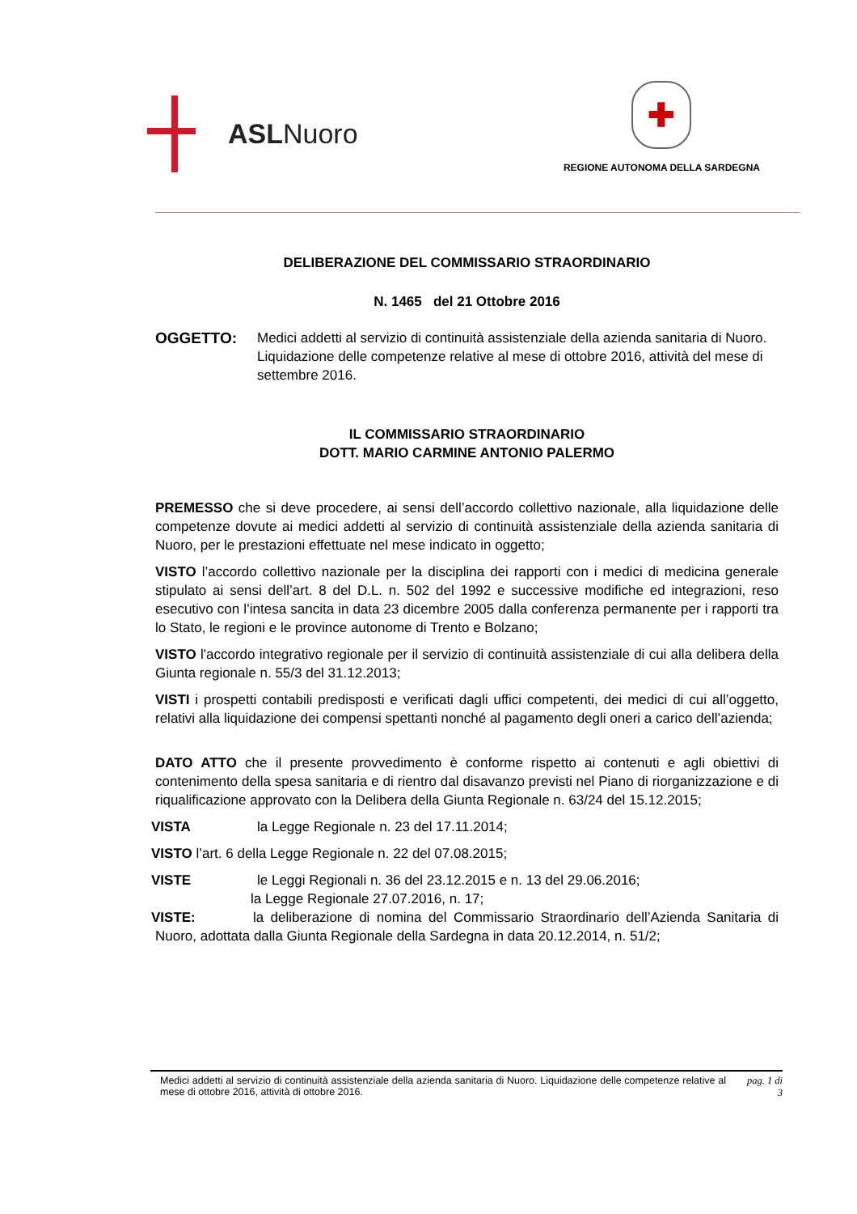ASLNuoro
✚
REGIONE AUTONOMA DELLA SARDEGNA
DELIBERAZIONE DEL COMMISSARIO STRAORDINARIO
N. 1465 del 21 Ottobre 2016
OGGETTO: Medici addetti al servizio di continuità assistenziale della azienda sanitaria di Nuoro. Liquidazione delle competenze relative al mese di ottobre 2016, attività del mese di settembre 2016.
IL COMMISSARIO STRAORDINARIO
DOTT. MARIO CARMINE ANTONIO PALERMO
PREMESSO che si deve procedere, ai sensi dell’accordo collettivo nazionale, alla liquidazione delle competenze dovute ai medici addetti al servizio di continuità assistenziale della azienda sanitaria di Nuoro, per le prestazioni effettuate nel mese indicato in oggetto;
VISTO l’accordo collettivo nazionale per la disciplina dei rapporti con i medici di medicina generale stipulato ai sensi dell’art. 8 del D.L. n. 502 del 1992 e successive modifiche ed integrazioni, reso esecutivo con l’intesa sancita in data 23 dicembre 2005 dalla conferenza permanente per i rapporti tra lo Stato, le regioni e le province autonome di Trento e Bolzano;
VISTO l'accordo integrativo regionale per il servizio di continuità assistenziale di cui alla delibera della Giunta regionale n. 55/3 del 31.12.2013;
VISTI i prospetti contabili predisposti e verificati dagli uffici competenti, dei medici di cui all’oggetto, relativi alla liquidazione dei compensi spettanti nonché al pagamento degli oneri a carico dell’azienda;
DATO ATTO che il presente provvedimento è conforme rispetto ai contenuti e agli obiettivi di contenimento della spesa sanitaria e di rientro dal disavanzo previsti nel Piano di riorganizzazione e di riqualificazione approvato con la Delibera della Giunta Regionale n. 63/24 del 15.12.2015;
VISTA la Legge Regionale n. 23 del 17.11.2014;
VISTO l’art. 6 della Legge Regionale n. 22 del 07.08.2015;
VISTE le Leggi Regionali n. 36 del 23.12.2015 e n. 13 del 29.06.2016;
la Legge Regionale 27.07.2016, n. 17;
VISTE: la deliberazione di nomina del Commissario Straordinario dell’Azienda Sanitaria di Nuoro, adottata dalla Giunta Regionale della Sardegna in data 20.12.2014, n. 51/2;
Medici addetti al servizio di continuità assistenziale della azienda sanitaria di Nuoro. Liquidazione delle competenze relative al mese di ottobre 2016, attività di ottobre 2016.
pag. 1 di
3